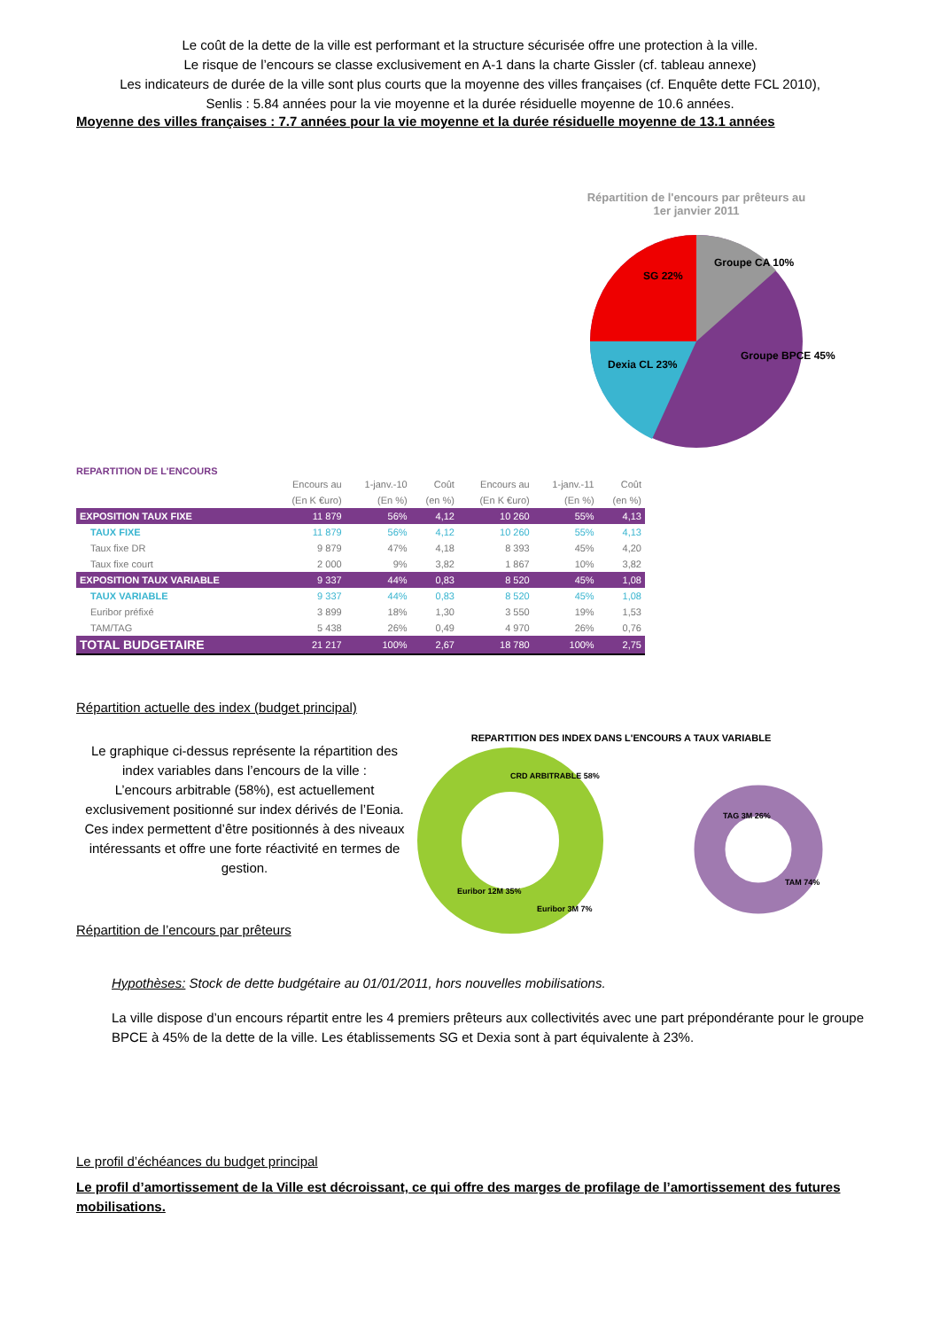Le coût de la dette de la ville est performant et la structure sécurisée offre une protection à la ville.
Le risque de l’encours se classe exclusivement en A-1 dans la charte Gissler (cf. tableau annexe)
Les indicateurs de durée de la ville sont plus courts que la moyenne des villes françaises (cf. Enquête dette FCL 2010),
Senlis : 5.84 années pour la vie moyenne et la durée résiduelle moyenne de 10.6 années.
Moyenne des villes françaises : 7.7 années pour la vie moyenne et la durée résiduelle moyenne de 13.1 années
Répartition de l'encours par prêteurs au
1er janvier 2011
SG 22%
Groupe CA 10%
Dexia CL 23%
Groupe BPCE 45%
REPARTITION DE L'ENCOURS
| | Encours au | 1-janv.-10 | Coût | Encours au | 1-janv.-11 | Coût |
| | (En K €uro) | (En %) | (en %) | (En K €uro) | (En %) | (en %) |
| EXPOSITION TAUX FIXE | 11 879 | 56% | 4,12 | 10 260 | 55% | 4,13 |
| TAUX FIXE | 11 879 | 56% | 4,12 | 10 260 | 55% | 4,13 |
| Taux fixe DR | 9 879 | 47% | 4,18 | 8 393 | 45% | 4,20 |
| Taux fixe court | 2 000 | 9% | 3,82 | 1 867 | 10% | 3,82 |
| EXPOSITION TAUX VARIABLE | 9 337 | 44% | 0,83 | 8 520 | 45% | 1,08 |
| TAUX VARIABLE | 9 337 | 44% | 0,83 | 8 520 | 45% | 1,08 |
| Euribor préfixé | 3 899 | 18% | 1,30 | 3 550 | 19% | 1,53 |
| TAM/TAG | 5 438 | 26% | 0,49 | 4 970 | 26% | 0,76 |
| TOTAL BUDGETAIRE | 21 217 | 100% | 2,67 | 18 780 | 100% | 2,75 |
Répartition actuelle des index (budget principal)
Le graphique ci-dessus représente la répartition des index variables dans l’encours de la ville :
L’encours arbitrable (58%), est actuellement exclusivement positionné sur index dérivés de l’Eonia. Ces index permettent d’être positionnés à des niveaux intéressants et offre une forte réactivité en termes de gestion.
Répartition de l’encours par prêteurs
REPARTITION DES INDEX DANS L'ENCOURS A TAUX VARIABLE
CRD ARBITRABLE 58%
Euribor 12M 35%
Euribor 3M 7%
TAG 3M 26%
TAM 74%
Hypothèses: Stock de dette budgétaire au 01/01/2011, hors nouvelles mobilisations.
La ville dispose d’un encours répartit entre les 4 premiers prêteurs aux collectivités avec une part prépondérante pour le groupe BPCE à 45% de la dette de la ville. Les établissements SG et Dexia sont à part équivalente à 23%.
Le profil d’échéances du budget principal
Le profil d’amortissement de la Ville est décroissant, ce qui offre des marges de profilage de l’amortissement des futures mobilisations.